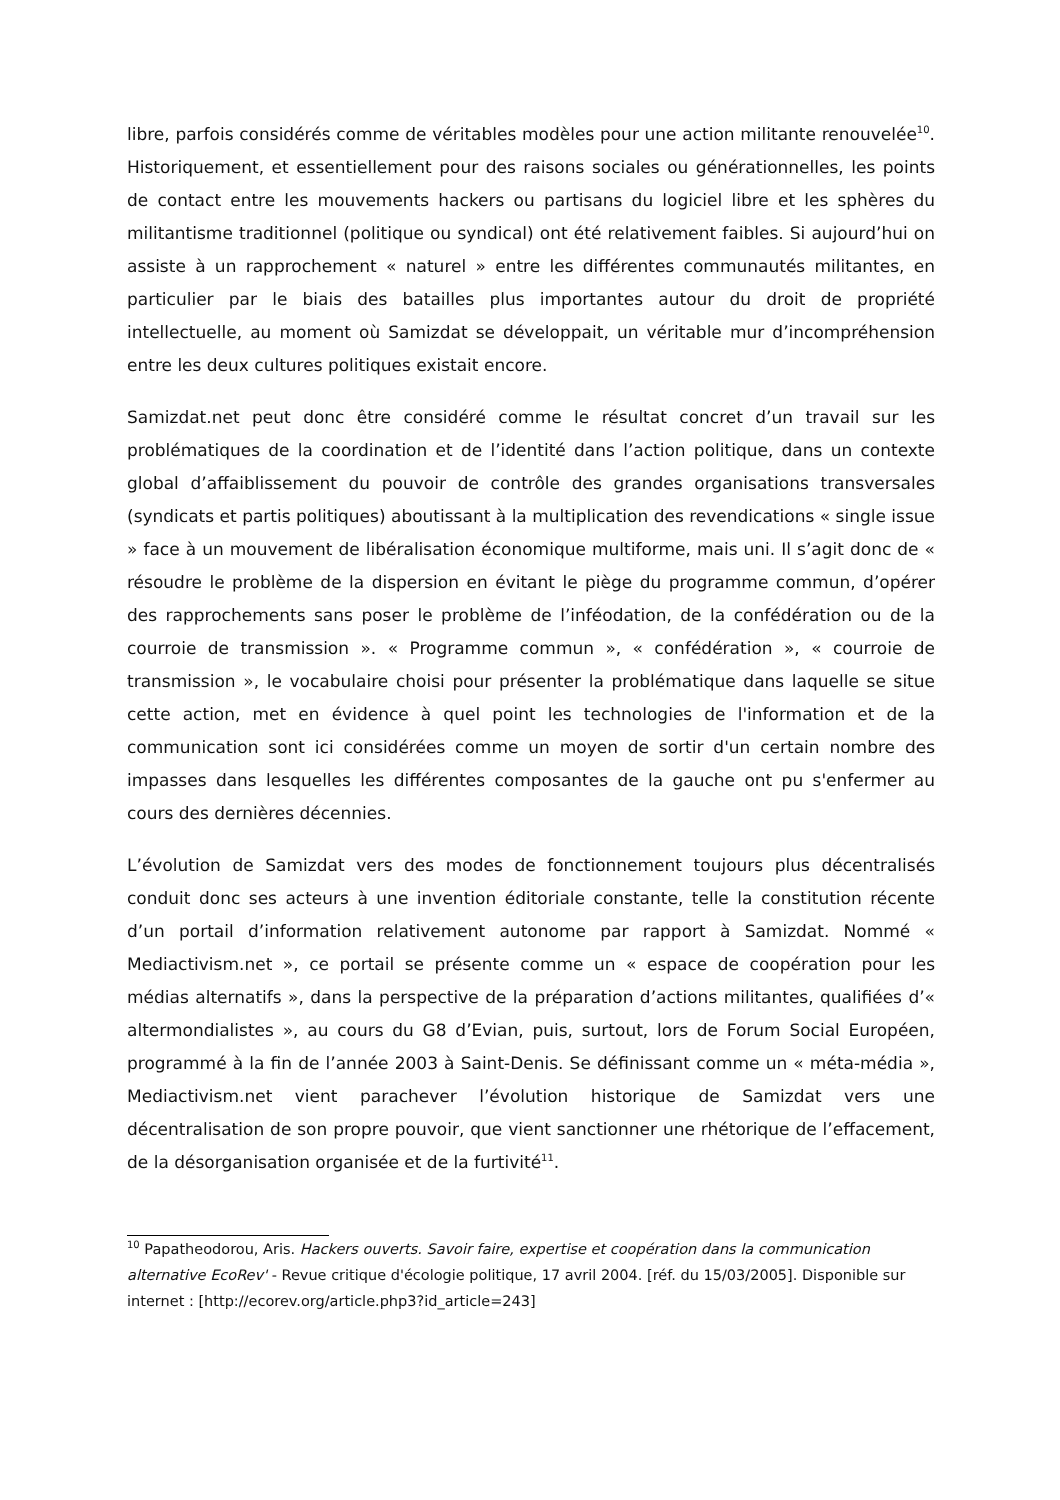libre, parfois considérés comme de véritables modèles pour une action militante renouvelée<sup>10</sup>. Historiquement, et essentiellement pour des raisons sociales ou générationnelles, les points de contact entre les mouvements hackers ou partisans du logiciel libre et les sphères du militantisme traditionnel (politique ou syndical) ont été relativement faibles. Si aujourd’hui on assiste à un rapprochement « naturel » entre les différentes communautés militantes, en particulier par le biais des batailles plus importantes autour du droit de propriété intellectuelle, au moment où Samizdat se développait, un véritable mur d’incompréhension entre les deux cultures politiques existait encore.
Samizdat.net peut donc être considéré comme le résultat concret d’un travail sur les problématiques de la coordination et de l’identité dans l’action politique, dans un contexte global d’affaiblissement du pouvoir de contrôle des grandes organisations transversales (syndicats et partis politiques) aboutissant à la multiplication des revendications « single issue » face à un mouvement de libéralisation économique multiforme, mais uni. Il s’agit donc de « résoudre le problème de la dispersion en évitant le piège du programme commun, d’opérer des rapprochements sans poser le problème de l’inféodation, de la confédération ou de la courroie de transmission ». « Programme commun », « confédération », « courroie de transmission », le vocabulaire choisi pour présenter la problématique dans laquelle se situe cette action, met en évidence à quel point les technologies de l'information et de la communication sont ici considérées comme un moyen de sortir d'un certain nombre des impasses dans lesquelles les différentes composantes de la gauche ont pu s'enfermer au cours des dernières décennies.
L’évolution de Samizdat vers des modes de fonctionnement toujours plus décentralisés conduit donc ses acteurs à une invention éditoriale constante, telle la constitution récente d’un portail d’information relativement autonome par rapport à Samizdat. Nommé « Mediactivism.net », ce portail se présente comme un « espace de coopération pour les médias alternatifs », dans la perspective de la préparation d’actions militantes, qualifiées d’« altermondialistes », au cours du G8 d’Evian, puis, surtout, lors de Forum Social Européen, programmé à la fin de l’année 2003 à Saint-Denis. Se définissant comme un « méta-média », Mediactivism.net vient parachever l’évolution historique de Samizdat vers une décentralisation de son propre pouvoir, que vient sanctionner une rhétorique de l’effacement, de la désorganisation organisée et de la furtivité<sup>11</sup>.
<sup>10</sup> Papatheodorou, Aris. Hackers ouverts. Savoir faire, expertise et coopération dans la communication alternative EcoRev' - Revue critique d'écologie politique, 17 avril 2004. [réf. du 15/03/2005]. Disponible sur internet : [http://ecorev.org/article.php3?id_article=243]